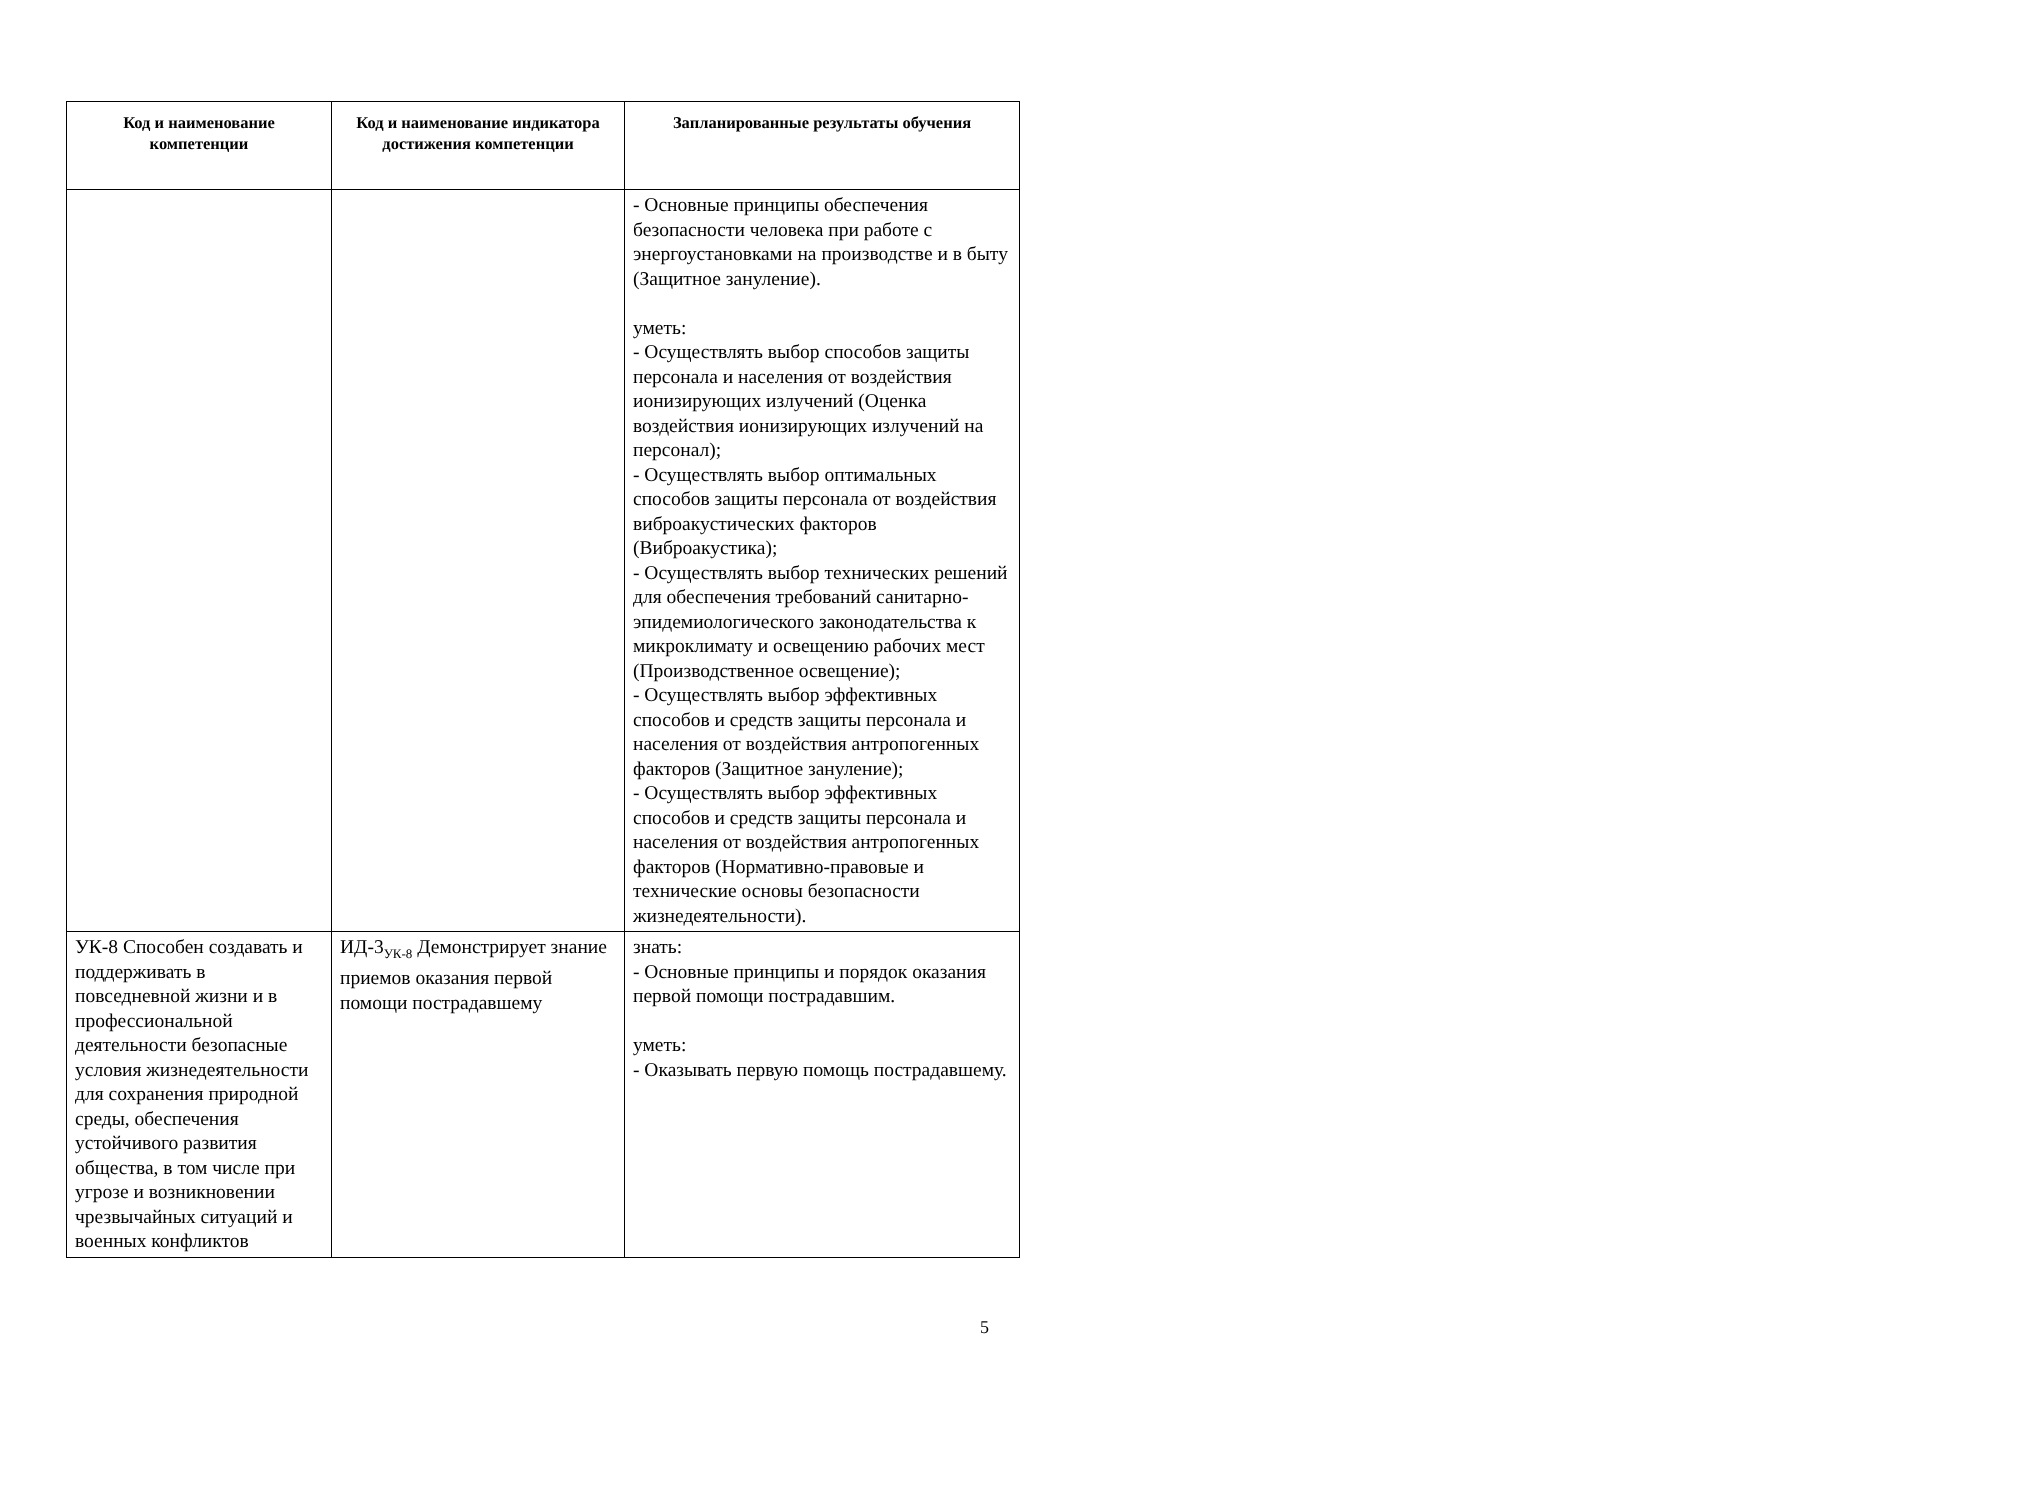| Код и наименование компетенции | Код и наименование индикатора достижения компетенции | Запланированные результаты обучения |
| --- | --- | --- |
| | | - Основные принципы обеспечения безопасности человека при работе с энергоустановками на производстве и в быту (Защитное зануление). уметь: - Осуществлять выбор способов защиты персонала и населения от воздействия ионизирующих излучений (Оценка воздействия ионизирующих излучений на персонал); - Осуществлять выбор оптимальных способов защиты персонала от воздействия виброакустических факторов (Виброакустика); - Осуществлять выбор технических решений для обеспечения требований санитарно-эпидемиологического законодательства к микроклимату и освещению рабочих мест (Производственное освещение); - Осуществлять выбор эффективных способов и средств защиты персонала и населения от воздействия антропогенных факторов (Защитное зануление); - Осуществлять выбор эффективных способов и средств защиты персонала и населения от воздействия антропогенных факторов (Нормативно-правовые и технические основы безопасности жизнедеятельности). |
| УК-8 Способен создавать и поддерживать в повседневной жизни и в профессиональной деятельности безопасные условия жизнедеятельности для сохранения природной среды, обеспечения устойчивого развития общества, в том числе при угрозе и возникновении чрезвычайных ситуаций и военных конфликтов | ИД-3<sub>УК-8</sub> Демонстрирует знание приемов оказания первой помощи пострадавшему | знать: - Основные принципы и порядок оказания первой помощи пострадавшим. уметь: - Оказывать первую помощь пострадавшему. |
5